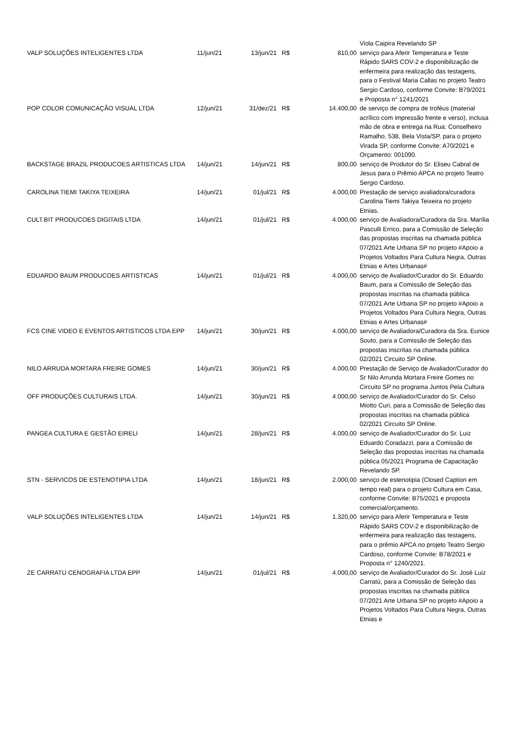| | | | | | Viola Caipira Revelando SP |
| VALP SOLUÇÕES INTELIGENTES LTDA | 11/jun/21 | 13/jun/21 | R$ | 810,00 | serviço para Aferir Temperatura e Teste Rápido SARS COV-2 e disponibilização de enfermeira para realização das testagens, para o Festival Maria Callas no projeto Teatro Sergio Cardoso, conforme Convite: B79/2021 e Proposta n° 1241/2021 |
| POP COLOR COMUNICAÇÃO VISUAL LTDA | 12/jun/21 | 31/dez/21 | R$ | 14.400,00 | de serviço de compra de troféus (material acrílico com impressão frente e verso), inclusa mão de obra e entrega na Rua: Conselheiro Ramalho, 538, Bela Vista/SP, para o projeto Virada SP, conforme Convite: A70/2021 e Orçamento: 001090. |
| BACKSTAGE BRAZIL PRODUCOES ARTISTICAS LTDA | 14/jun/21 | 14/jun/21 | R$ | 800,00 | serviço de Produtor do Sr. Eliseu Cabral de Jesus para o Prêmio APCA no projeto Teatro Sergio Cardoso. |
| CAROLINA TIEMI TAKIYA TEIXEIRA | 14/jun/21 | 01/jul/21 | R$ | 4.000,00 | Prestação de serviço avaliadora/curadora Carolina Tiemi Takiya Teixeira no projeto Etnias. |
| CULT.BIT PRODUCOES DIGITAIS LTDA | 14/jun/21 | 01/jul/21 | R$ | 4.000,00 | serviço de Avaliadora/Curadora da Sra. Marília Pasculli Errico, para a Comissão de Seleção das propostas inscritas na chamada pública 07/2021 Arte Urbana SP no projeto #Apoio a Projetos Voltados Para Cultura Negra, Outras Etnias e Artes Urbanas# |
| EDUARDO BAUM PRODUCOES ARTISTICAS | 14/jun/21 | 01/jul/21 | R$ | 4.000,00 | serviço de Avaliador/Curador do Sr. Eduardo Baum, para a Comissão de Seleção das propostas inscritas na chamada pública 07/2021 Arte Urbana SP no projeto #Apoio a Projetos Voltados Para Cultura Negra, Outras Etnias e Artes Urbanas# |
| FCS CINE VIDEO E EVENTOS ARTISTICOS LTDA EPP | 14/jun/21 | 30/jun/21 | R$ | 4.000,00 | serviço de Avaliadora/Curadora da Sra. Eunice Souto, para a Comissão de Seleção das propostas inscritas na chamada pública 02/2021 Circuito SP Online. |
| NILO ARRUDA MORTARA FREIRE GOMES | 14/jun/21 | 30/jun/21 | R$ | 4.000,00 | Prestação de Serviço de Avaliador/Curador do Sr Nilo Arrunda Mortara Freire Gomes no Circuito SP no programa Juntos Pela Cultura |
| OFF PRODUÇÕES CULTURAIS LTDA. | 14/jun/21 | 30/jun/21 | R$ | 4.000,00 | serviço de Avaliador/Curador do Sr. Celso Miotto Curi, para a Comissão de Seleção das propostas inscritas na chamada pública 02/2021 Circuito SP Online. |
| PANGEA CULTURA E GESTÃO EIRELI | 14/jun/21 | 28/jun/21 | R$ | 4.000,00 | serviço de Avaliador/Curador do Sr. Luiz Eduardo Coradazzi, para a Comissão de Seleção das propostas inscritas na chamada pública 05/2021 Programa de Capacitação Revelando SP. |
| STN - SERVICOS DE ESTENOTIPIA LTDA | 14/jun/21 | 18/jun/21 | R$ | 2.000,00 | serviço de estenotipia (Closed Caption em tempo real) para o projeto Cultura em Casa, conforme Convite: B75/2021 e proposta comercial/orçamento. |
| VALP SOLUÇÕES INTELIGENTES LTDA | 14/jun/21 | 14/jun/21 | R$ | 1.320,00 | serviço para Aferir Temperatura e Teste Rápido SARS COV-2 e disponibilização de enfermeira para realização das testagens, para o prêmio APCA no projeto Teatro Sergio Cardoso, conforme Convite: B78/2021 e Proposta n° 1240/2021. |
| ZE CARRATU CENOGRAFIA LTDA EPP | 14/jun/21 | 01/jul/21 | R$ | 4.000,00 | serviço de Avaliador/Curador do Sr. José Luiz Carratú, para a Comissão de Seleção das propostas inscritas na chamada pública 07/2021 Arte Urbana SP no projeto #Apoio a Projetos Voltados Para Cultura Negra, Outras Etnias e |